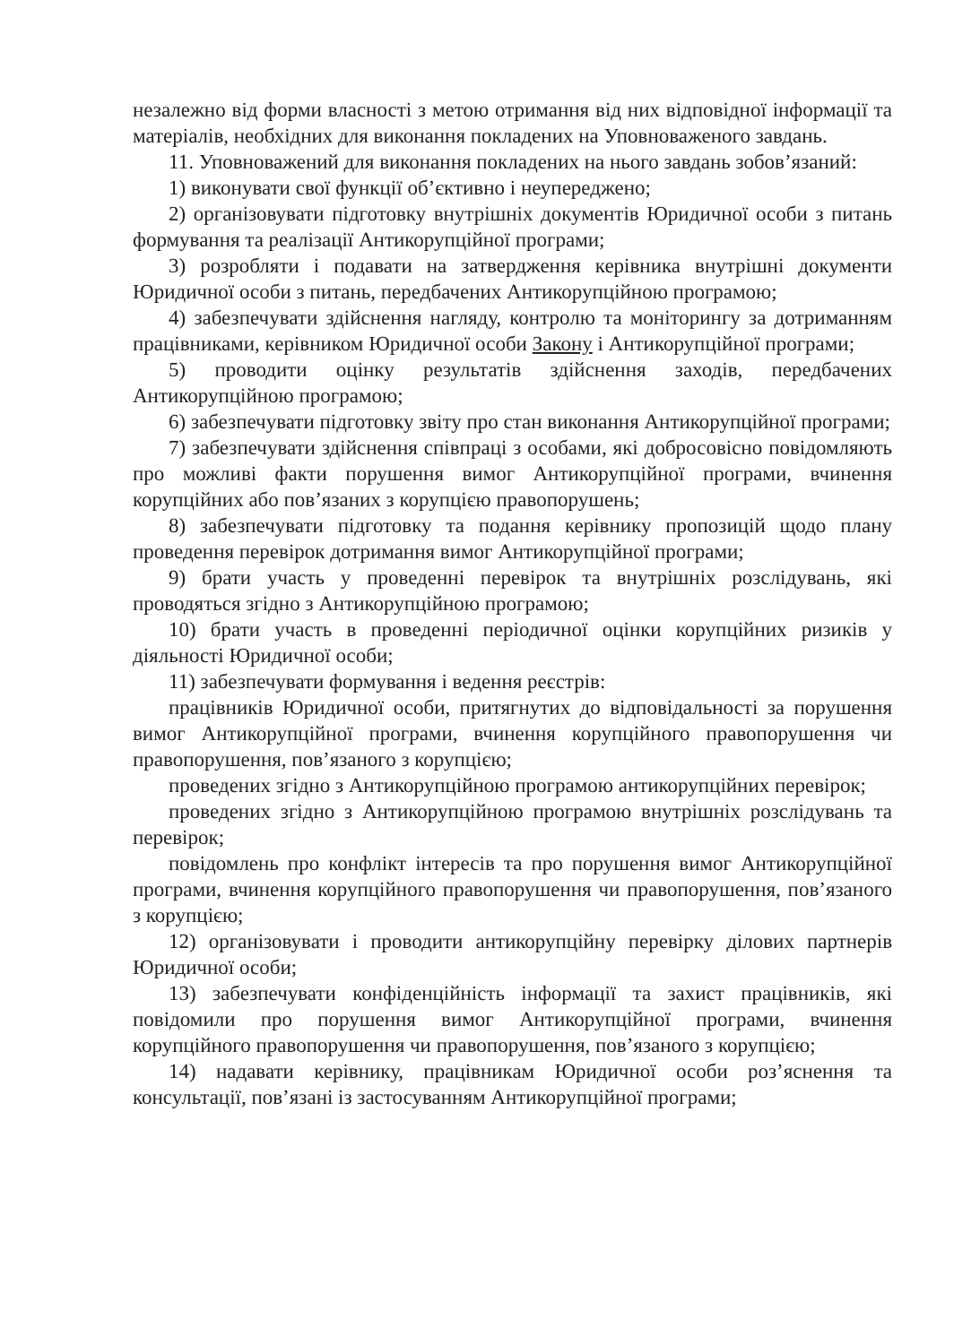незалежно від форми власності з метою отримання від них відповідної інформації та матеріалів, необхідних для виконання покладених на Уповноваженого завдань.
11. Уповноважений для виконання покладених на нього завдань зобов’язаний:
1) виконувати свої функції об’єктивно і неупереджено;
2) організовувати підготовку внутрішніх документів Юридичної особи з питань формування та реалізації Антикорупційної програми;
3) розробляти і подавати на затвердження керівника внутрішні документи Юридичної особи з питань, передбачених Антикорупційною програмою;
4) забезпечувати здійснення нагляду, контролю та моніторингу за дотриманням працівниками, керівником Юридичної особи Закону і Антикорупційної програми;
5) проводити оцінку результатів здійснення заходів, передбачених Антикорупційною програмою;
6) забезпечувати підготовку звіту про стан виконання Антикорупційної програми;
7) забезпечувати здійснення співпраці з особами, які добросовісно повідомляють про можливі факти порушення вимог Антикорупційної програми, вчинення корупційних або пов’язаних з корупцією правопорушень;
8) забезпечувати підготовку та подання керівнику пропозицій щодо плану проведення перевірок дотримання вимог Антикорупційної програми;
9) брати участь у проведенні перевірок та внутрішніх розслідувань, які проводяться згідно з Антикорупційною програмою;
10) брати участь в проведенні періодичної оцінки корупційних ризиків у діяльності Юридичної особи;
11) забезпечувати формування і ведення реєстрів:
працівників Юридичної особи, притягнутих до відповідальності за порушення вимог Антикорупційної програми, вчинення корупційного правопорушення чи правопорушення, пов’язаного з корупцією;
проведених згідно з Антикорупційною програмою антикорупційних перевірок;
проведених згідно з Антикорупційною програмою внутрішніх розслідувань та перевірок;
повідомлень про конфлікт інтересів та про порушення вимог Антикорупційної програми, вчинення корупційного правопорушення чи правопорушення, пов’язаного з корупцією;
12) організовувати і проводити антикорупційну перевірку ділових партнерів Юридичної особи;
13) забезпечувати конфіденційність інформації та захист працівників, які повідомили про порушення вимог Антикорупційної програми, вчинення корупційного правопорушення чи правопорушення, пов’язаного з корупцією;
14) надавати керівнику, працівникам Юридичної особи роз’яснення та консультації, пов’язані із застосуванням Антикорупційної програми;